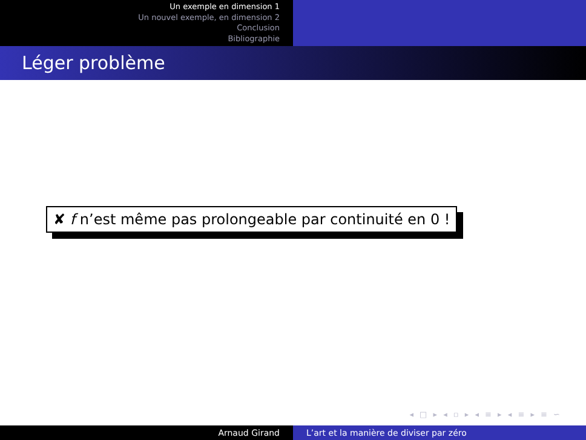Un exemple en dimension 1
Un nouvel exemple, en dimension 2
Conclusion
Bibliographie
Léger problème
✘ f n’est même pas prolongeable par continuité en 0 !
◂ □ ▸ ◂ ▫ ▸ ◂ ≡ ▸ ◂ ≡ ▸ ≡ ∽
Arnaud Girand L’art et la manière de diviser par zéro